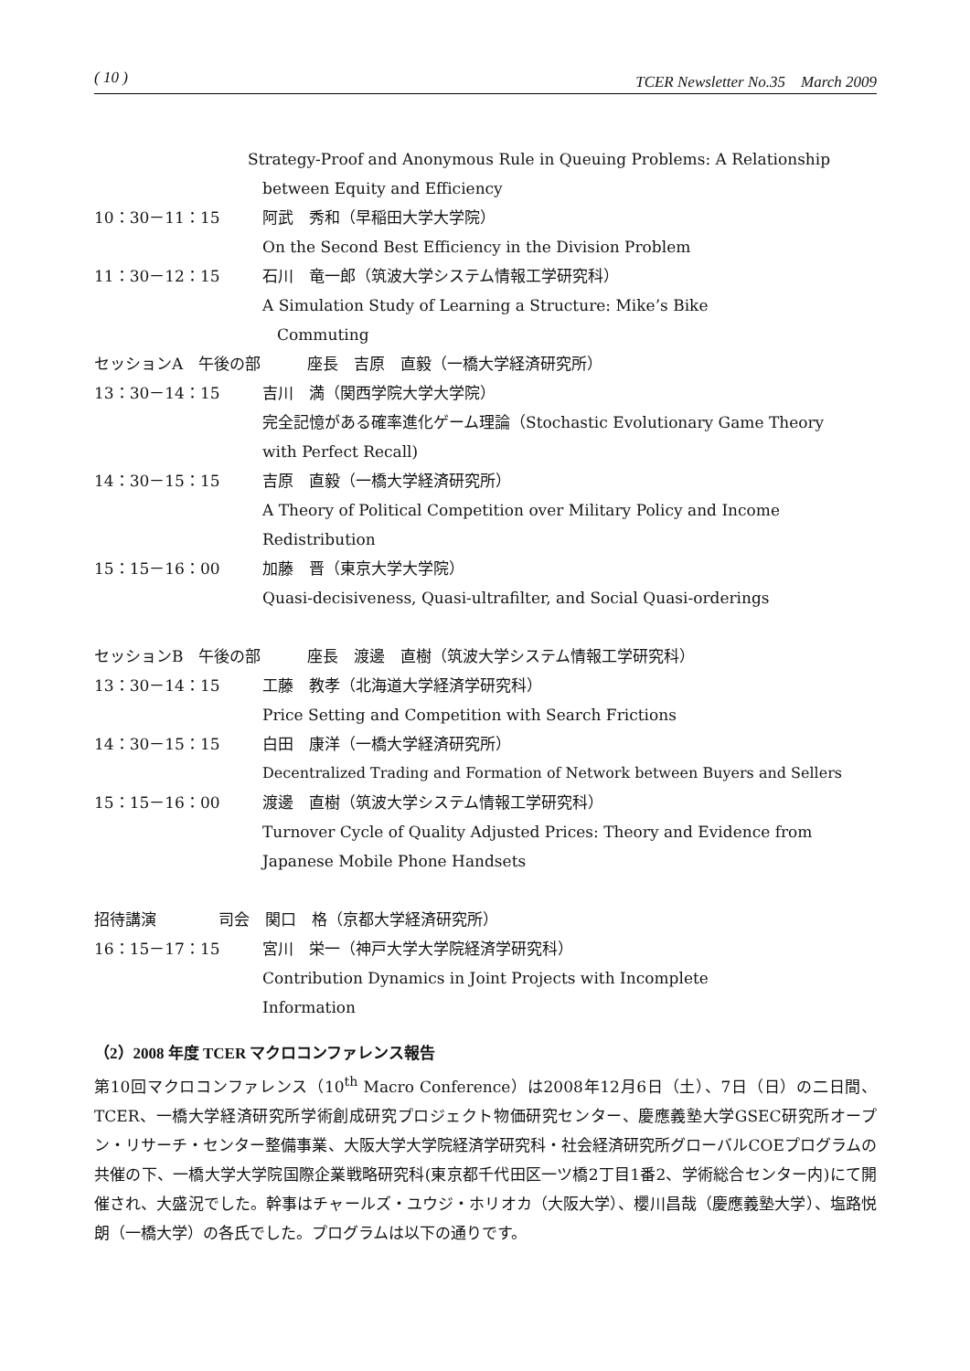( 10 ) TCER Newsletter No.35　March 2009
Strategy-Proof and Anonymous Rule in Queuing Problems: A Relationship
between Equity and Efficiency
10：30－11：15 阿武　秀和（早稲田大学大学院）
On the Second Best Efficiency in the Division Problem
11：30－12：15 石川　竜一郎（筑波大学システム情報工学研究科）
A Simulation Study of Learning a Structure: Mike’s Bike
Commuting
セッションA　午後の部　　　座長　吉原　直毅（一橋大学経済研究所）
13：30－14：15 吉川　満（関西学院大学大学院）
完全記憶がある確率進化ゲーム理論（Stochastic Evolutionary Game Theory
with Perfect Recall)
14：30－15：15 吉原　直毅（一橋大学経済研究所）
A Theory of Political Competition over Military Policy and Income
Redistribution
15：15－16：00 加藤　晋（東京大学大学院）
Quasi-decisiveness, Quasi-ultrafilter, and Social Quasi-orderings
セッションB　午後の部　　　座長　渡邊　直樹（筑波大学システム情報工学研究科）
13：30－14：15 工藤　教孝（北海道大学経済学研究科）
Price Setting and Competition with Search Frictions
14：30－15：15 白田　康洋（一橋大学経済研究所）
Decentralized Trading and Formation of Network between Buyers and Sellers
15：15－16：00 渡邊　直樹（筑波大学システム情報工学研究科）
Turnover Cycle of Quality Adjusted Prices: Theory and Evidence from
Japanese Mobile Phone Handsets
招待講演　　　　司会　関口　格（京都大学経済研究所）
16：15－17：15 宮川　栄一（神戸大学大学院経済学研究科）
Contribution Dynamics in Joint Projects with Incomplete
Information
（2）2008 年度 TCER マクロコンファレンス報告
第10回マクロコンファレンス（10<sup>th</sup> Macro Conference）は2008年12月6日（土）、7日（日）の二日間、TCER、一橋大学経済研究所学術創成研究プロジェクト物価研究センター、慶應義塾大学GSEC研究所オープン・リサーチ・センター整備事業、大阪大学大学院経済学研究科・社会経済研究所グローバルCOEプログラムの共催の下、一橋大学大学院国際企業戦略研究科(東京都千代田区一ツ橋2丁目1番2、学術総合センター内)にて開催され、大盛況でした。幹事はチャールズ・ユウジ・ホリオカ（大阪大学）、櫻川昌哉（慶應義塾大学）、塩路悦朗（一橋大学）の各氏でした。プログラムは以下の通りです。